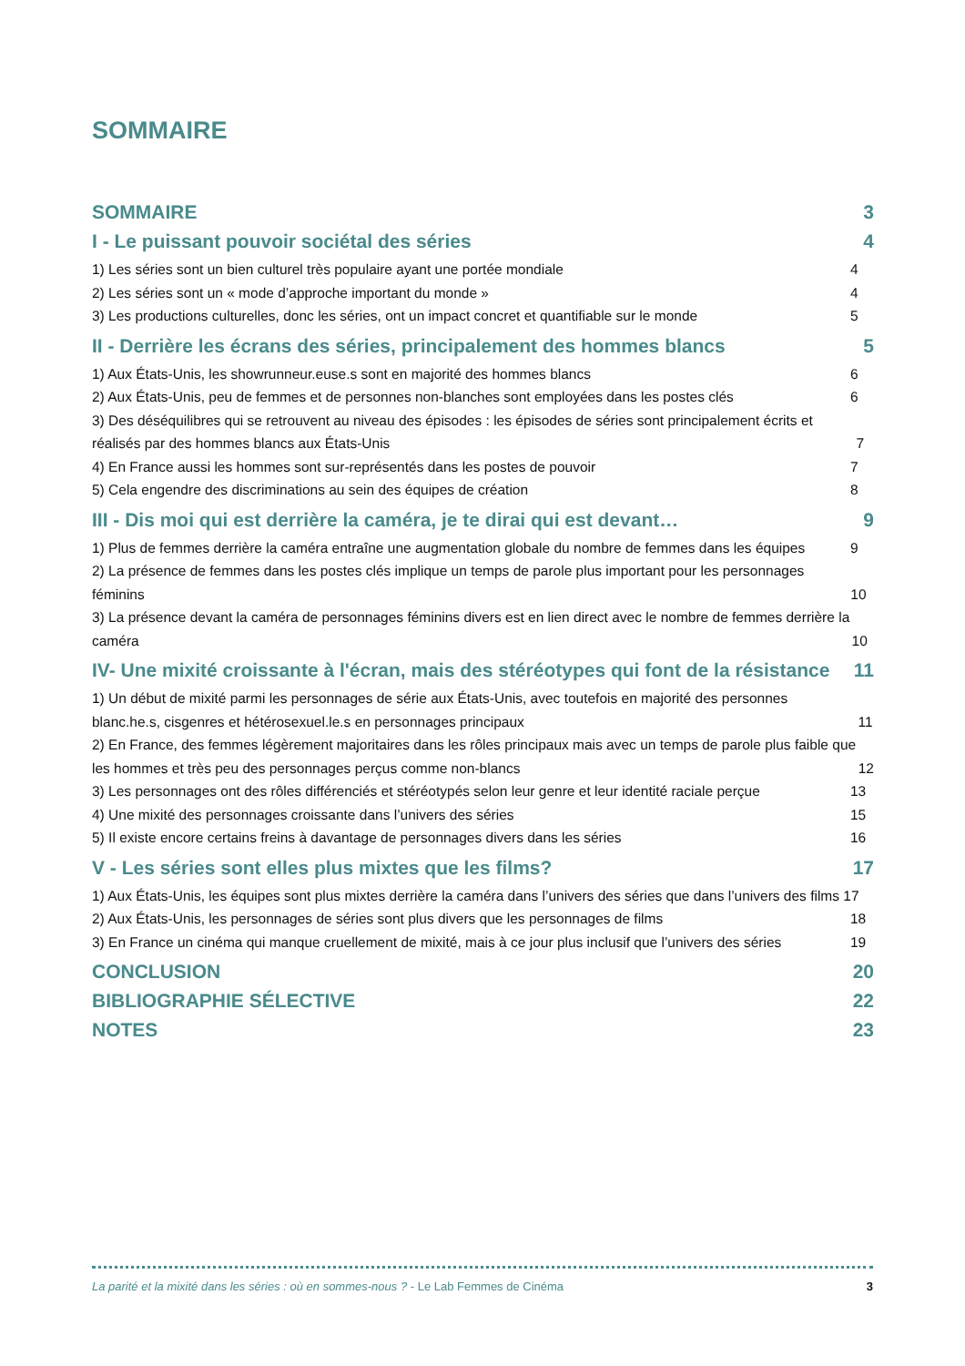SOMMAIRE
SOMMAIRE 3
I - Le puissant pouvoir sociétal des séries 4
1) Les séries sont un bien culturel très populaire ayant une portée mondiale 4
2) Les séries sont un « mode d’approche important du monde » 4
3) Les productions culturelles, donc les séries, ont un impact concret et quantifiable sur le monde 5
II - Derrière les écrans des séries, principalement des hommes blancs 5
1) Aux États-Unis, les showrunneur.euse.s sont en majorité des hommes blancs 6
2) Aux États-Unis, peu de femmes et de personnes non-blanches sont employées dans les postes clés 6
3) Des déséquilibres qui se retrouvent au niveau des épisodes : les épisodes de séries sont principalement écrits et réalisés par des hommes blancs aux États-Unis 7
4) En France aussi les hommes sont sur-représentés dans les postes de pouvoir 7
5) Cela engendre des discriminations au sein des équipes de création 8
III - Dis moi qui est derrière la caméra, je te dirai qui est devant… 9
1) Plus de femmes derrière la caméra entraîne une augmentation globale du nombre de femmes dans les équipes 9
2) La présence de femmes dans les postes clés implique un temps de parole plus important pour les personnages féminins 10
3) La présence devant la caméra de personnages féminins divers est en lien direct avec le nombre de femmes derrière la caméra 10
IV- Une mixité croissante à l'écran, mais des stéréotypes qui font de la résistance 11
1) Un début de mixité parmi les personnages de série aux États-Unis, avec toutefois en majorité des personnes blanc.he.s, cisgenres et hétérosexuel.le.s en personnages principaux 11
2) En France, des femmes légèrement majoritaires dans les rôles principaux mais avec un temps de parole plus faible que les hommes et très peu des personnages perçus comme non-blancs 12
3) Les personnages ont des rôles différenciés et stéréotypés selon leur genre et leur identité raciale perçue 13
4) Une mixité des personnages croissante dans l’univers des séries 15
5) Il existe encore certains freins à davantage de personnages divers dans les séries 16
V - Les séries sont elles plus mixtes que les films? 17
1) Aux États-Unis, les équipes sont plus mixtes derrière la caméra dans l’univers des séries que dans l’univers des films 17
2) Aux États-Unis, les personnages de séries sont plus divers que les personnages de films 18
3) En France un cinéma qui manque cruellement de mixité, mais à ce jour plus inclusif que l’univers des séries 19
CONCLUSION 20
BIBLIOGRAPHIE SÉLECTIVE 22
NOTES 23
La parité et la mixité dans les séries : où en sommes-nous ? - Le Lab Femmes de Cinéma 3